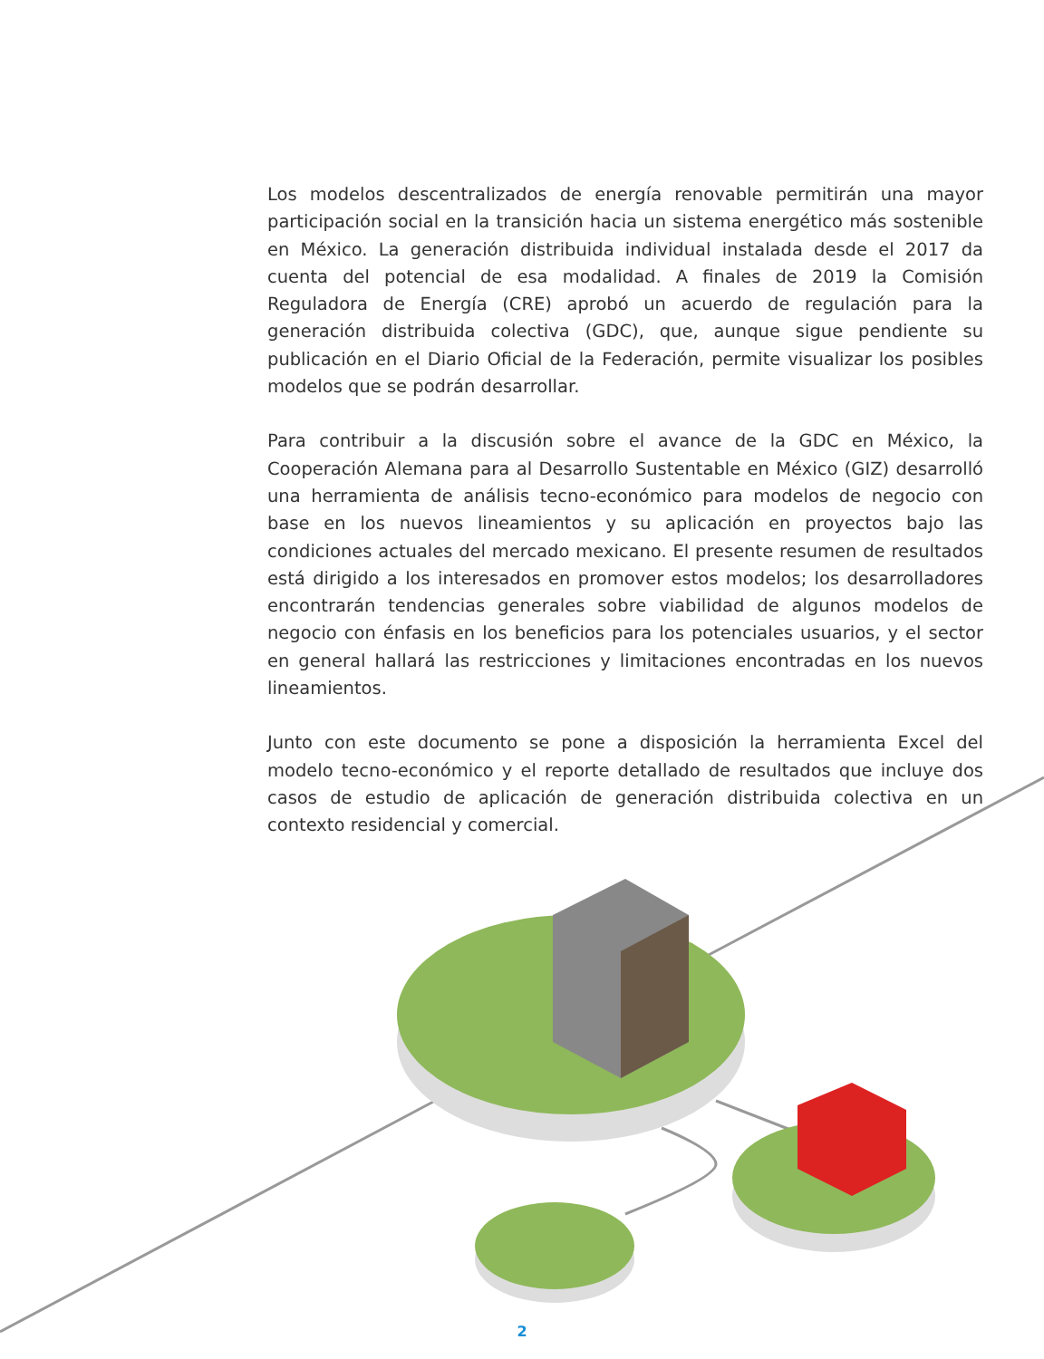Los modelos descentralizados de energía renovable permitirán una mayor participación social en la transición hacia un sistema energético más sostenible en México. La generación distribuida individual instalada desde el 2017 da cuenta del potencial de esa modalidad. A finales de 2019 la Comisión Reguladora de Energía (CRE) aprobó un acuerdo de regulación para la generación distribuida colectiva (GDC), que, aunque sigue pendiente su publicación en el Diario Oficial de la Federación, permite visualizar los posibles modelos que se podrán desarrollar.
Para contribuir a la discusión sobre el avance de la GDC en México, la Cooperación Alemana para al Desarrollo Sustentable en México (GIZ) desarrolló una herramienta de análisis tecno-económico para modelos de negocio con base en los nuevos lineamientos y su aplicación en proyectos bajo las condiciones actuales del mercado mexicano. El presente resumen de resultados está dirigido a los interesados en promover estos modelos; los desarrolladores encontrarán tendencias generales sobre viabilidad de algunos modelos de negocio con énfasis en los beneficios para los potenciales usuarios, y el sector en general hallará las restricciones y limitaciones encontradas en los nuevos lineamientos.
Junto con este documento se pone a disposición la herramienta Excel del modelo tecno-económico y el reporte detallado de resultados que incluye dos casos de estudio de aplicación de generación distribuida colectiva en un contexto residencial y comercial.
2